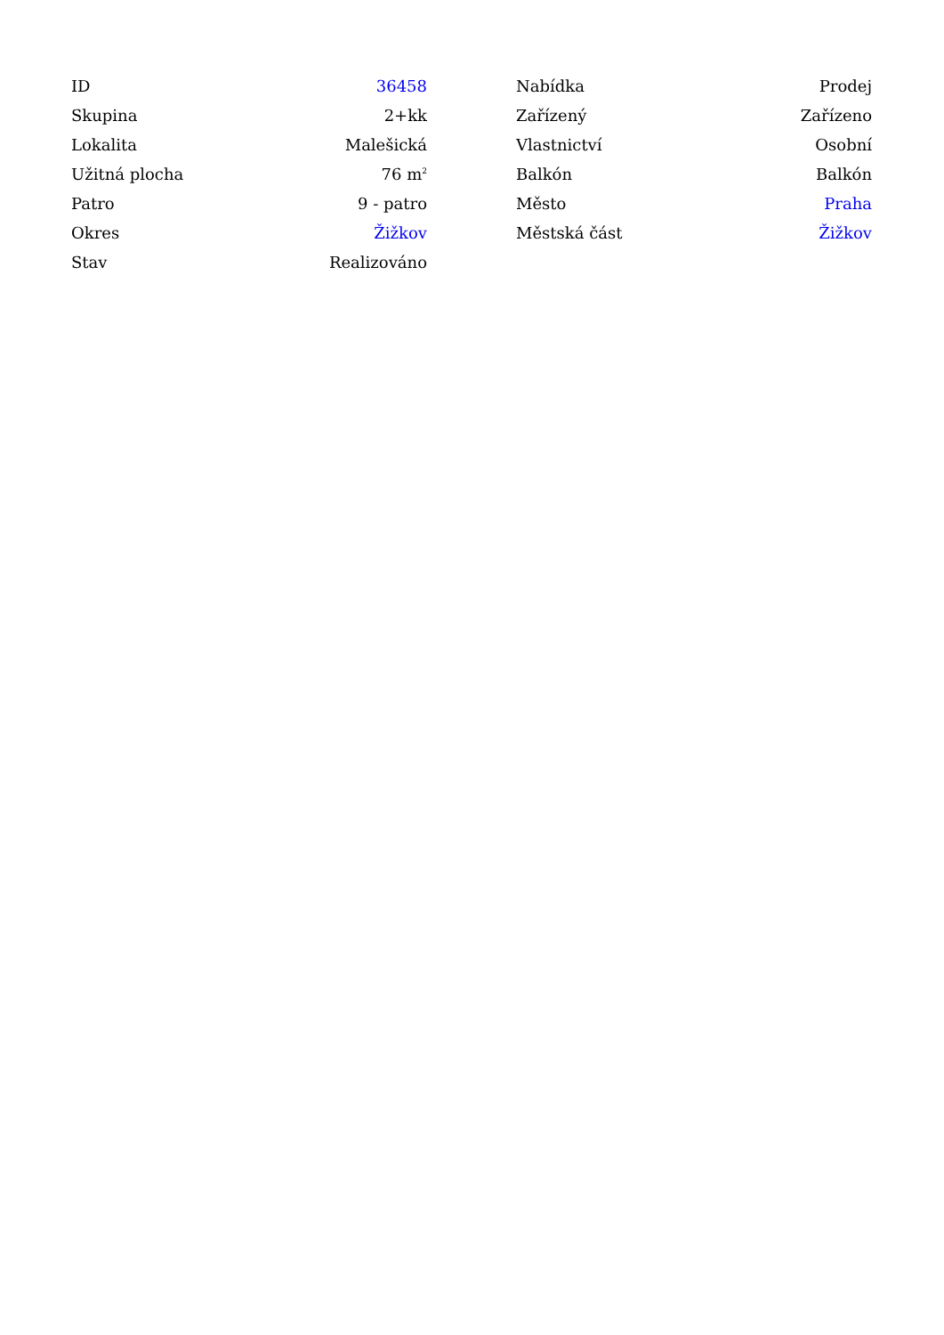| ID | 36458 |
| Skupina | 2+kk |
| Lokalita | Malešická |
| Užitná plocha | 76 m<sup>2</sup> |
| Patro | 9 - patro |
| Okres | Žižkov |
| Stav | Realizováno |
| Nabídka | Prodej |
| Zařízený | Zařízeno |
| Vlastnictví | Osobní |
| Balkón | Balkón |
| Město | Praha |
| Městská část | Žižkov |